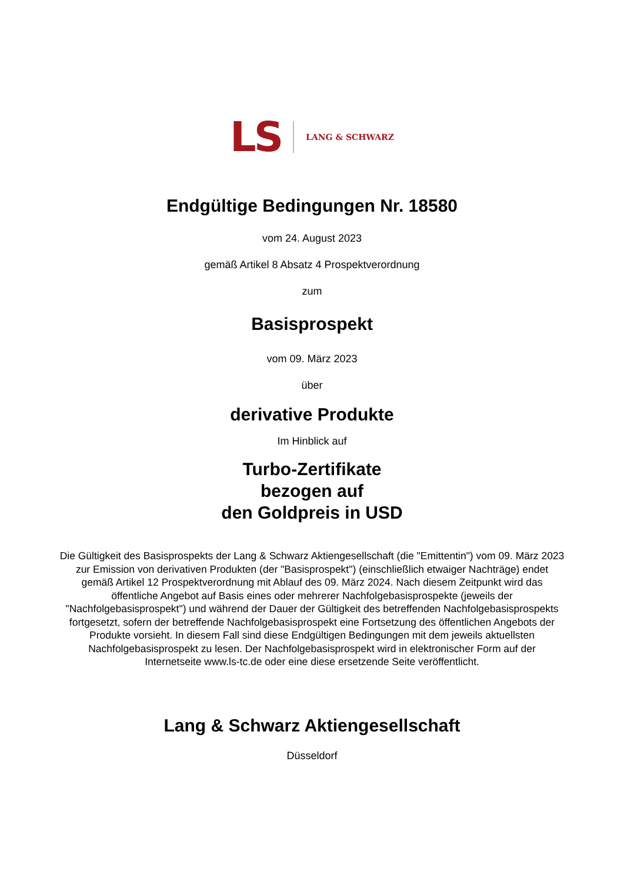LS LANG & SCHWARZ
Endgültige Bedingungen Nr. 18580
vom 24. August 2023
gemäß Artikel 8 Absatz 4 Prospektverordnung
zum
Basisprospekt
vom 09. März 2023
über
derivative Produkte
Im Hinblick auf
Turbo-Zertifikate
bezogen auf
den Goldpreis in USD
Die Gültigkeit des Basisprospekts der Lang & Schwarz Aktiengesellschaft (die "Emittentin") vom 09. März 2023 zur Emission von derivativen Produkten (der "Basisprospekt") (einschließlich etwaiger Nachträge) endet gemäß Artikel 12 Prospektverordnung mit Ablauf des 09. März 2024. Nach diesem Zeitpunkt wird das öffentliche Angebot auf Basis eines oder mehrerer Nachfolgebasisprospekte (jeweils der "Nachfolgebasisprospekt") und während der Dauer der Gültigkeit des betreffenden Nachfolgebasisprospekts fortgesetzt, sofern der betreffende Nachfolgebasisprospekt eine Fortsetzung des öffentlichen Angebots der Produkte vorsieht. In diesem Fall sind diese Endgültigen Bedingungen mit dem jeweils aktuellsten Nachfolgebasisprospekt zu lesen. Der Nachfolgebasisprospekt wird in elektronischer Form auf der Internetseite www.ls-tc.de oder eine diese ersetzende Seite veröffentlicht.
Lang & Schwarz Aktiengesellschaft
Düsseldorf